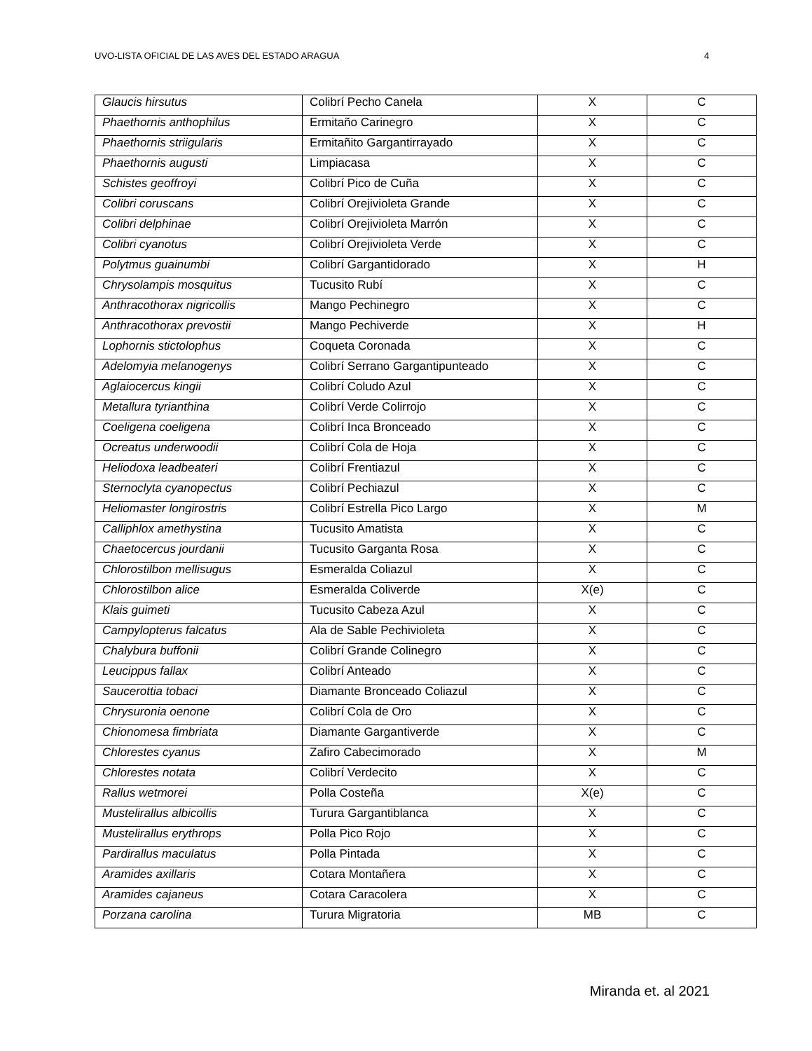UVO-LISTA OFICIAL DE LAS AVES DEL ESTADO ARAGUA 4
| Glaucis hirsutus | Colibrí Pecho Canela | X | C |
| Phaethornis anthophilus | Ermitaño Carinegro | X | C |
| Phaethornis striigularis | Ermitañito Gargantirrayado | X | C |
| Phaethornis augusti | Limpiacasa | X | C |
| Schistes geoffroyi | Colibrí Pico de Cuña | X | C |
| Colibri coruscans | Colibrí Orejivioleta Grande | X | C |
| Colibri delphinae | Colibrí Orejivioleta Marrón | X | C |
| Colibri cyanotus | Colibrí Orejivioleta Verde | X | C |
| Polytmus guainumbi | Colibrí Gargantidorado | X | H |
| Chrysolampis mosquitus | Tucusito Rubí | X | C |
| Anthracothorax nigricollis | Mango Pechinegro | X | C |
| Anthracothorax prevostii | Mango Pechiverde | X | H |
| Lophornis stictolophus | Coqueta Coronada | X | C |
| Adelomyia melanogenys | Colibrí Serrano Gargantipunteado | X | C |
| Aglaiocercus kingii | Colibrí Coludo Azul | X | C |
| Metallura tyrianthina | Colibrí Verde Colirrojo | X | C |
| Coeligena coeligena | Colibrí Inca Bronceado | X | C |
| Ocreatus underwoodii | Colibrí Cola de Hoja | X | C |
| Heliodoxa leadbeateri | Colibrí Frentiazul | X | C |
| Sternoclyta cyanopectus | Colibrí Pechiazul | X | C |
| Heliomaster longirostris | Colibrí Estrella Pico Largo | X | M |
| Calliphlox amethystina | Tucusito Amatista | X | C |
| Chaetocercus jourdanii | Tucusito Garganta Rosa | X | C |
| Chlorostilbon mellisugus | Esmeralda Coliazul | X | C |
| Chlorostilbon alice | Esmeralda Coliverde | X(e) | C |
| Klais guimeti | Tucusito Cabeza Azul | X | C |
| Campylopterus falcatus | Ala de Sable Pechivioleta | X | C |
| Chalybura buffonii | Colibrí Grande Colinegro | X | C |
| Leucippus fallax | Colibrí Anteado | X | C |
| Saucerottia tobaci | Diamante Bronceado Coliazul | X | C |
| Chrysuronia oenone | Colibrí Cola de Oro | X | C |
| Chionomesa fimbriata | Diamante Gargantiverde | X | C |
| Chlorestes cyanus | Zafiro Cabecimorado | X | M |
| Chlorestes notata | Colibrí Verdecito | X | C |
| Rallus wetmorei | Polla Costeña | X(e) | C |
| Mustelirallus albicollis | Turura Gargantiblanca | X | C |
| Mustelirallus erythrops | Polla Pico Rojo | X | C |
| Pardirallus maculatus | Polla Pintada | X | C |
| Aramides axillaris | Cotara Montañera | X | C |
| Aramides cajaneus | Cotara Caracolera | X | C |
| Porzana carolina | Turura Migratoria | MB | C |
Miranda et. al 2021